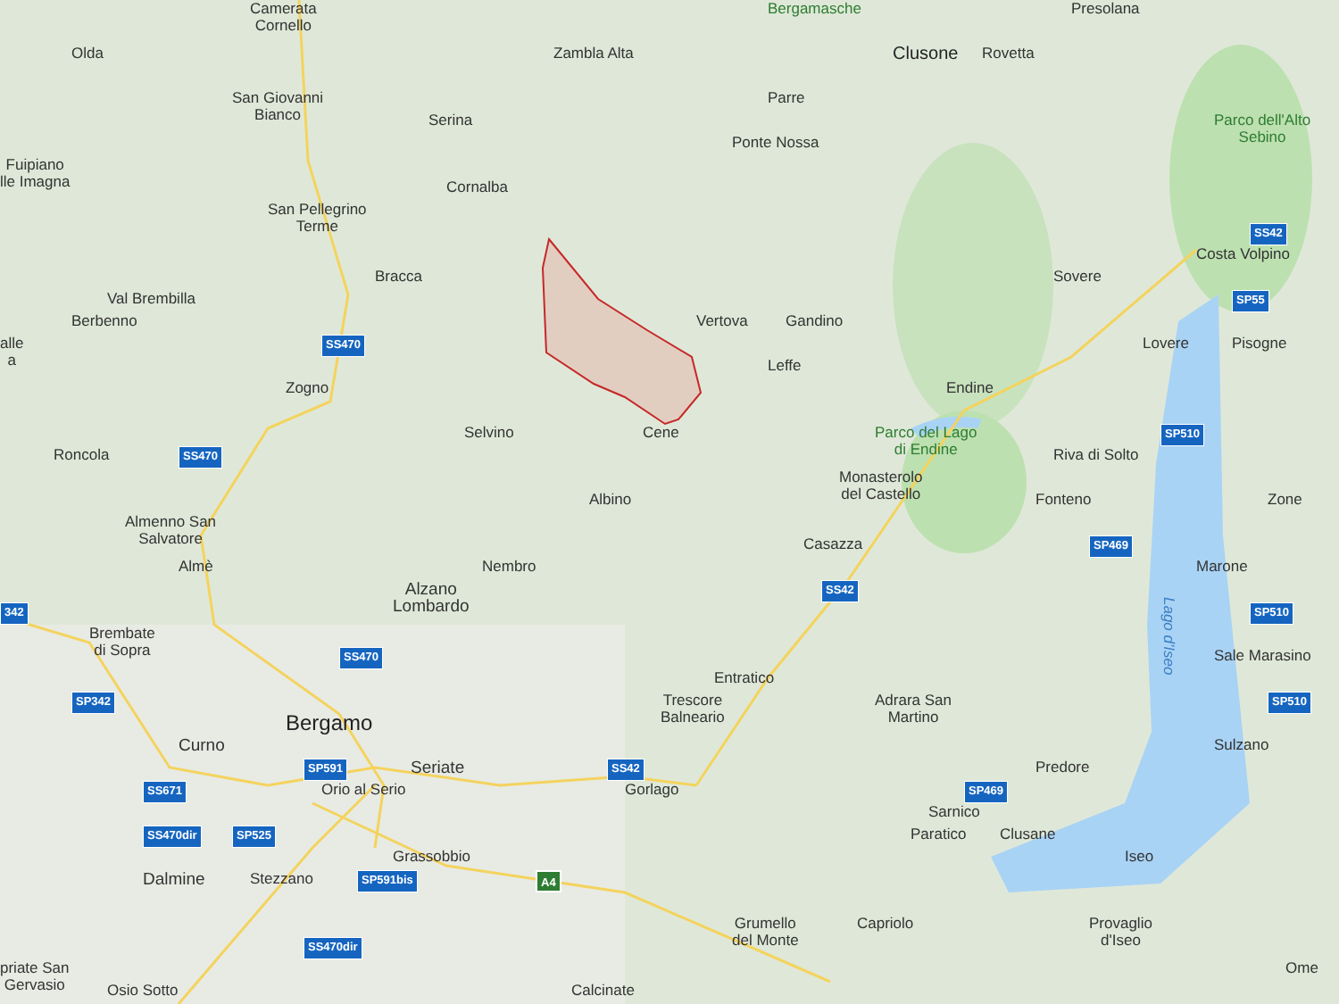Camerata
Cornello
Bergamasche
Presolana
Olda
Zambla Alta
Clusone
Rovetta
San Giovanni
Bianco
Parre
Serina
Parco dell'Alto
Sebino
Ponte Nossa
Fuipiano
lle Imagna
Cornalba
San Pellegrino
Terme
SS42
Costa Volpino
Bracca
Sovere
Val Brembilla
SP55
Berbenno
Vertova
Gandino
alle
a
SS470
Lovere
Pisogne
Leffe
Zogno
Endine
Selvino
Cene
Parco del Lago
di Endine
SP510
Roncola
SS470
Riva di Solto
Monasterolo
del Castello
Albino
Fonteno
Zone
Almenno San
Salvatore
Casazza
SP469
Almè
Nembro
Marone
Alzano
Lombardo
SS42
342
SP510
Brembate
di Sopra
Lago d'Iseo
SS470
Sale Marasino
Entratico
SP342
Trescore
Balneario
Adrara San
Martino
SP510
Bergamo
Curno
Sulzano
SP591
Seriate
SS42
Predore
SS671
Orio al Serio
Gorlago
SP469
Sarnico
SS470dir
SP525
Paratico
Clusane
Grassobbio
Iseo
Dalmine
Stezzano
SP591bis
A4
Grumello
del Monte
Capriolo
Provaglio
d'Iseo
SS470dir
priate San
Gervasio
Ome
Osio Sotto
Calcinate